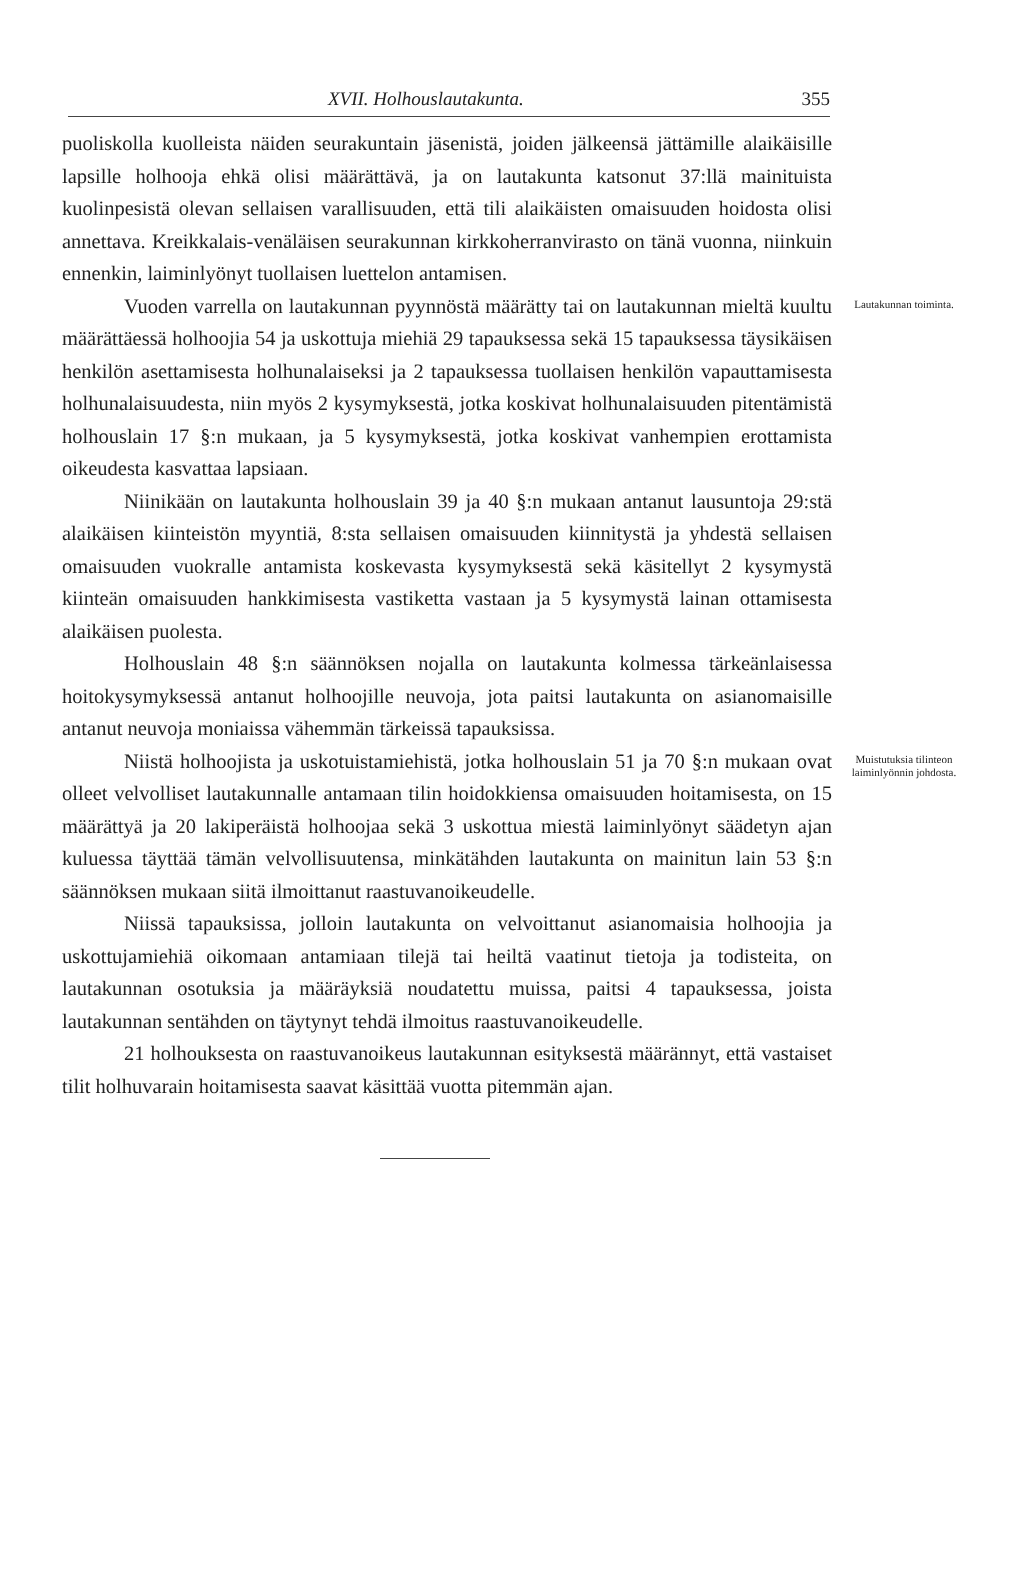XVII. Holhouslautakunta. 355
puoliskolla kuolleista näiden seurakuntain jäsenistä, joiden jälkeensä jättämille alaikäisille lapsille holhooja ehkä olisi määrättävä, ja on lautakunta katsonut 37:llä mainituista kuolinpesistä olevan sellaisen varallisuuden, että tili alaikäisten omaisuuden hoidosta olisi annettava. Kreikkalais-venäläisen seurakunnan kirkkoherranvirasto on tänä vuonna, niinkuin ennenkin, laiminlyönyt tuollaisen luettelon antamisen.
Vuoden varrella on lautakunnan pyynnöstä määrätty tai on lautakunnan mieltä kuultu määrättäessä holhoojia 54 ja uskottuja miehiä 29 tapauksessa sekä 15 tapauksessa täysikäisen henkilön asettamisesta holhunalaiseksi ja 2 tapauksessa tuollaisen henkilön vapauttamisesta holhunalaisuudesta, niin myös 2 kysymyksestä, jotka koskivat holhunalaisuuden pitentämistä holhouslain 17 §:n mukaan, ja 5 kysymyksestä, jotka koskivat vanhempien erottamista oikeudesta kasvattaa lapsiaan.
Niinikään on lautakunta holhouslain 39 ja 40 §:n mukaan antanut lausuntoja 29:stä alaikäisen kiinteistön myyntiä, 8:sta sellaisen omaisuuden kiinnitystä ja yhdestä sellaisen omaisuuden vuokralle antamista koskevasta kysymyksestä sekä käsitellyt 2 kysymystä kiinteän omaisuuden hankkimisesta vastiketta vastaan ja 5 kysymystä lainan ottamisesta alaikäisen puolesta.
Holhouslain 48 §:n säännöksen nojalla on lautakunta kolmessa tärkeänlaisessa hoitokysymyksessä antanut holhoojille neuvoja, jota paitsi lautakunta on asianomaisille antanut neuvoja moniaissa vähemmän tärkeissä tapauksissa.
Lautakunnan toiminta.
Niistä holhoojista ja uskotuistamiehistä, jotka holhouslain 51 ja 70 §:n mukaan ovat olleet velvolliset lautakunnalle antamaan tilin hoidokkiensa omaisuuden hoitamisesta, on 15 määrättyä ja 20 lakiperäistä holhoojaa sekä 3 uskottua miestä laiminlyönyt säädetyn ajan kuluessa täyttää tämän velvollisuutensa, minkätähden lautakunta on mainitun lain 53 §:n säännöksen mukaan siitä ilmoittanut raastuvanoikeudelle.
Niissä tapauksissa, jolloin lautakunta on velvoittanut asianomaisia holhoojia ja uskottujamiehiä oikomaan antamiaan tilejä tai heiltä vaatinut tietoja ja todisteita, on lautakunnan osotuksia ja määräyksiä noudatettu muissa, paitsi 4 tapauksessa, joista lautakunnan sentähden on täytynyt tehdä ilmoitus raastuvanoikeudelle.
21 holhouksesta on raastuvanoikeus lautakunnan esityksestä määrännyt, että vastaiset tilit holhuvarain hoitamisesta saavat käsittää vuotta pitemmän ajan.
Muistutuksia tilinteon laiminlyönnin johdosta.